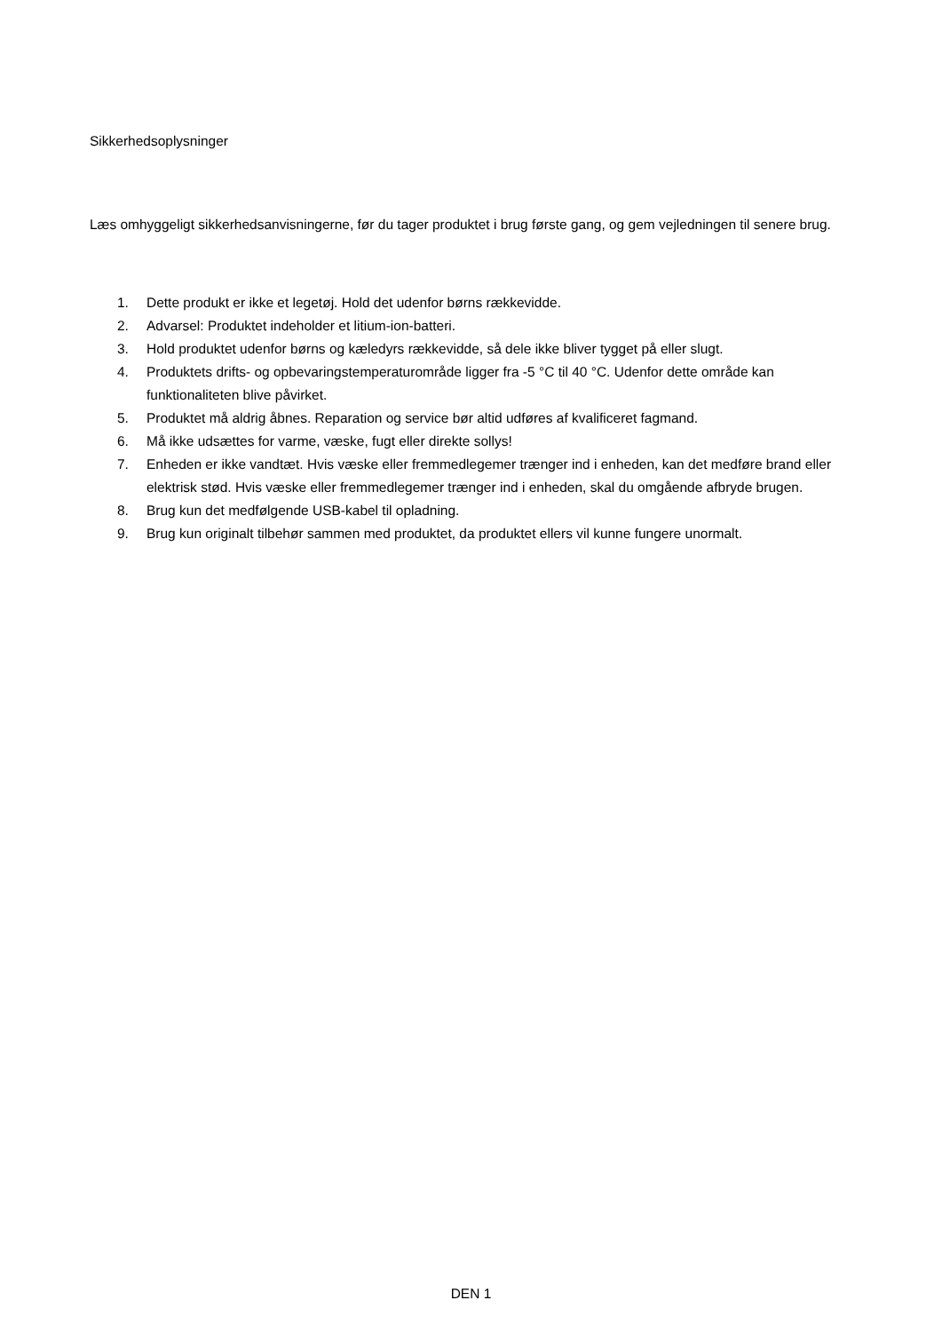Sikkerhedsoplysninger
Læs omhyggeligt sikkerhedsanvisningerne, før du tager produktet i brug første gang, og gem vejledningen til senere brug.
1. Dette produkt er ikke et legetøj. Hold det udenfor børns rækkevidde.
2. Advarsel: Produktet indeholder et litium-ion-batteri.
3. Hold produktet udenfor børns og kæledyrs rækkevidde, så dele ikke bliver tygget på eller slugt.
4. Produktets drifts- og opbevaringstemperaturområde ligger fra -5 °C til 40 °C. Udenfor dette område kan funktionaliteten blive påvirket.
5. Produktet må aldrig åbnes. Reparation og service bør altid udføres af kvalificeret fagmand.
6. Må ikke udsættes for varme, væske, fugt eller direkte sollys!
7. Enheden er ikke vandtæt. Hvis væske eller fremmedlegemer trænger ind i enheden, kan det medføre brand eller elektrisk stød. Hvis væske eller fremmedlegemer trænger ind i enheden, skal du omgående afbryde brugen.
8. Brug kun det medfølgende USB-kabel til opladning.
9. Brug kun originalt tilbehør sammen med produktet, da produktet ellers vil kunne fungere unormalt.
DEN 1